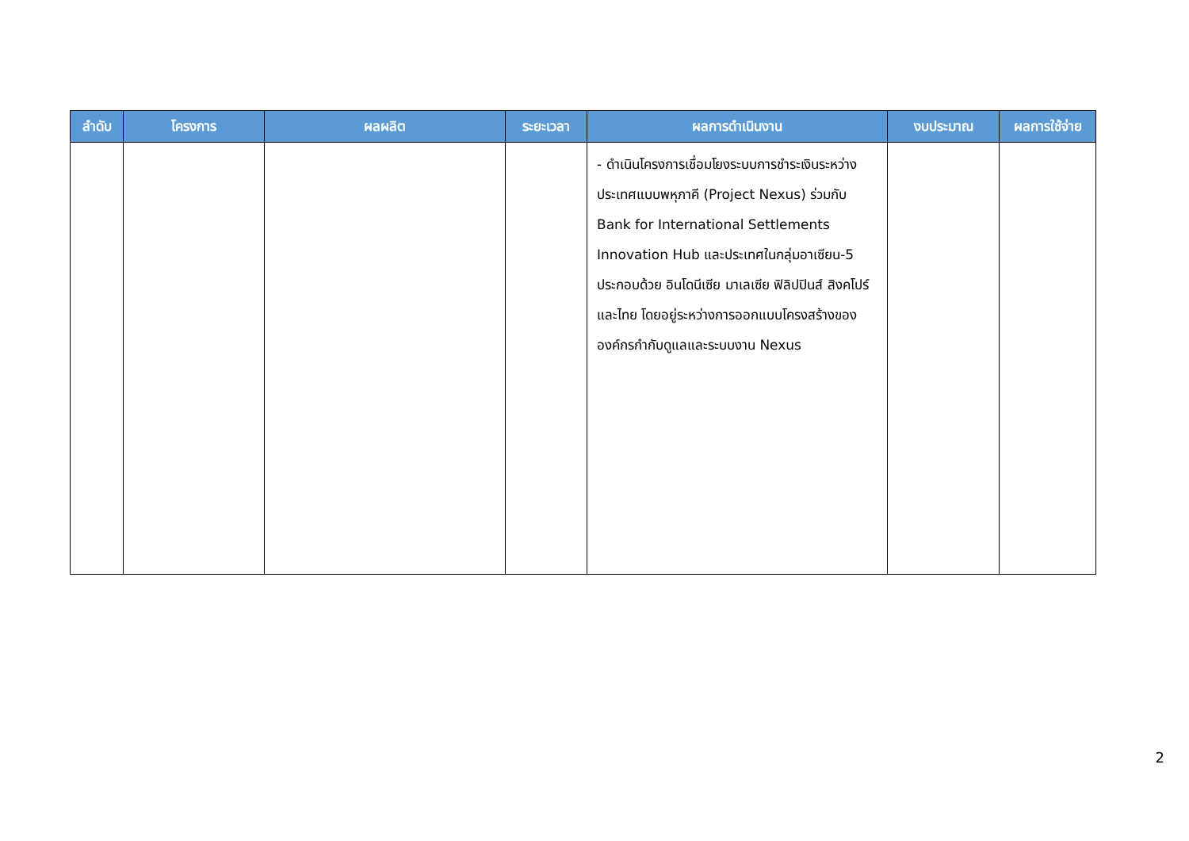| ลำดับ | โครงการ | ผลผลิต | ระยะเวลา | ผลการดำเนินงาน | งบประมาณ | ผลการใช้จ่าย |
| --- | --- | --- | --- | --- | --- | --- |
| | | | | - ดำเนินโครงการเชื่อมโยงระบบการชำระเงินระหว่างประเทศแบบพหุภาคี (Project Nexus) ร่วมกับ Bank for International Settlements Innovation Hub และประเทศในกลุ่มอาเซียน-5 ประกอบด้วย อินโดนีเซีย มาเลเซีย ฟิลิปปินส์ สิงคโปร์ และไทย โดยอยู่ระหว่างการออกแบบโครงสร้างขององค์กรกำกับดูแลและระบบงาน Nexus | | |
2